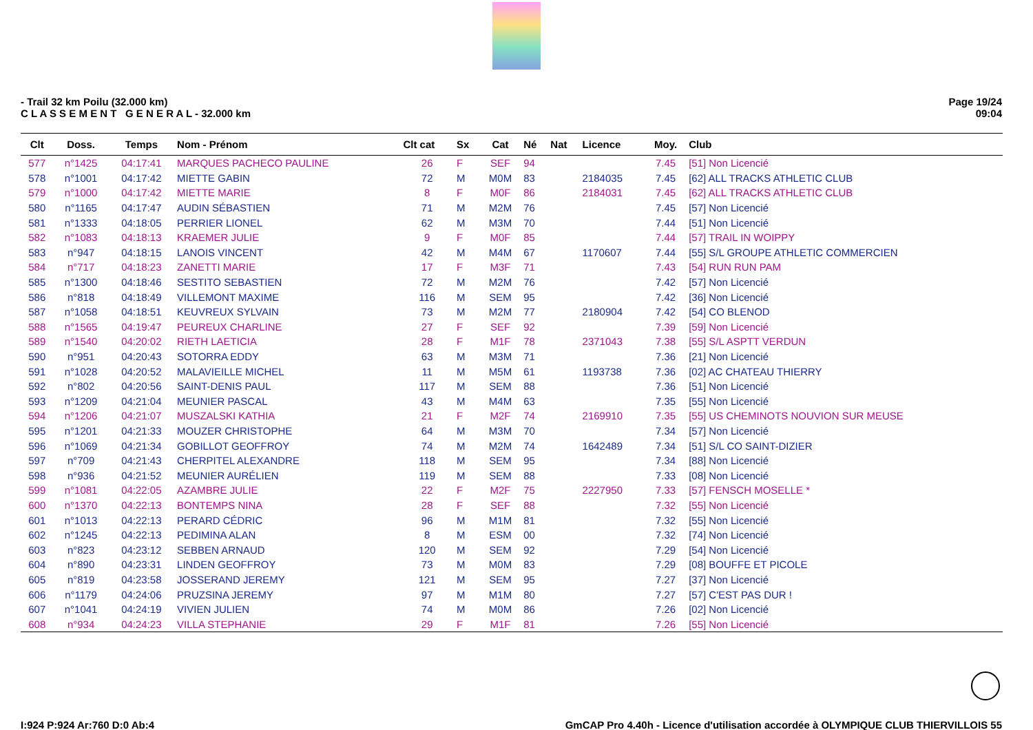- Trail 32 km Poilu (32.000 km)
C L A S S E M E N T G E N E R A L - 32.000 km
Page 19/24
09:04
| Clt | Doss. | Temps | Nom - Prénom | Clt cat | Sx | Cat | Né | Nat | Licence | Moy. | Club |
| --- | --- | --- | --- | --- | --- | --- | --- | --- | --- | --- | --- |
| 577 | n°1425 | 04:17:41 | MARQUES PACHECO PAULINE | 26 | F | SEF | 94 | | | 7.45 | [51] Non Licencié |
| 578 | n°1001 | 04:17:42 | MIETTE GABIN | 72 | M | M0M | 83 | | 2184035 | 7.45 | [62] ALL TRACKS ATHLETIC CLUB |
| 579 | n°1000 | 04:17:42 | MIETTE MARIE | 8 | F | M0F | 86 | | 2184031 | 7.45 | [62] ALL TRACKS ATHLETIC CLUB |
| 580 | n°1165 | 04:17:47 | AUDIN SÉBASTIEN | 71 | M | M2M | 76 | | | 7.45 | [57] Non Licencié |
| 581 | n°1333 | 04:18:05 | PERRIER LIONEL | 62 | M | M3M | 70 | | | 7.44 | [51] Non Licencié |
| 582 | n°1083 | 04:18:13 | KRAEMER JULIE | 9 | F | M0F | 85 | | | 7.44 | [57] TRAIL IN WOIPPY |
| 583 | n°947 | 04:18:15 | LANOIS VINCENT | 42 | M | M4M | 67 | | 1170607 | 7.44 | [55] S/L GROUPE ATHLETIC COMMERCIEN |
| 584 | n°717 | 04:18:23 | ZANETTI MARIE | 17 | F | M3F | 71 | | | 7.43 | [54] RUN RUN PAM |
| 585 | n°1300 | 04:18:46 | SESTITO SEBASTIEN | 72 | M | M2M | 76 | | | 7.42 | [57] Non Licencié |
| 586 | n°818 | 04:18:49 | VILLEMONT MAXIME | 116 | M | SEM | 95 | | | 7.42 | [36] Non Licencié |
| 587 | n°1058 | 04:18:51 | KEUVREUX SYLVAIN | 73 | M | M2M | 77 | | 2180904 | 7.42 | [54] CO BLENOD |
| 588 | n°1565 | 04:19:47 | PEUREUX CHARLINE | 27 | F | SEF | 92 | | | 7.39 | [59] Non Licencié |
| 589 | n°1540 | 04:20:02 | RIETH LAETICIA | 28 | F | M1F | 78 | | 2371043 | 7.38 | [55] S/L ASPTT VERDUN |
| 590 | n°951 | 04:20:43 | SOTORRA EDDY | 63 | M | M3M | 71 | | | 7.36 | [21] Non Licencié |
| 591 | n°1028 | 04:20:52 | MALAVIEILLE MICHEL | 11 | M | M5M | 61 | | 1193738 | 7.36 | [02] AC CHATEAU THIERRY |
| 592 | n°802 | 04:20:56 | SAINT-DENIS PAUL | 117 | M | SEM | 88 | | | 7.36 | [51] Non Licencié |
| 593 | n°1209 | 04:21:04 | MEUNIER PASCAL | 43 | M | M4M | 63 | | | 7.35 | [55] Non Licencié |
| 594 | n°1206 | 04:21:07 | MUSZALSKI KATHIA | 21 | F | M2F | 74 | | 2169910 | 7.35 | [55] US CHEMINOTS NOUVION SUR MEUSE |
| 595 | n°1201 | 04:21:33 | MOUZER CHRISTOPHE | 64 | M | M3M | 70 | | | 7.34 | [57] Non Licencié |
| 596 | n°1069 | 04:21:34 | GOBILLOT GEOFFROY | 74 | M | M2M | 74 | | 1642489 | 7.34 | [51] S/L CO SAINT-DIZIER |
| 597 | n°709 | 04:21:43 | CHERPITEL ALEXANDRE | 118 | M | SEM | 95 | | | 7.34 | [88] Non Licencié |
| 598 | n°936 | 04:21:52 | MEUNIER AURÉLIEN | 119 | M | SEM | 88 | | | 7.33 | [08] Non Licencié |
| 599 | n°1081 | 04:22:05 | AZAMBRE JULIE | 22 | F | M2F | 75 | | 2227950 | 7.33 | [57] FENSCH MOSELLE * |
| 600 | n°1370 | 04:22:13 | BONTEMPS NINA | 28 | F | SEF | 88 | | | 7.32 | [55] Non Licencié |
| 601 | n°1013 | 04:22:13 | PERARD CÉDRIC | 96 | M | M1M | 81 | | | 7.32 | [55] Non Licencié |
| 602 | n°1245 | 04:22:13 | PEDIMINA ALAN | 8 | M | ESM | 00 | | | 7.32 | [74] Non Licencié |
| 603 | n°823 | 04:23:12 | SEBBEN ARNAUD | 120 | M | SEM | 92 | | | 7.29 | [54] Non Licencié |
| 604 | n°890 | 04:23:31 | LINDEN GEOFFROY | 73 | M | M0M | 83 | | | 7.29 | [08] BOUFFE ET PICOLE |
| 605 | n°819 | 04:23:58 | JOSSERAND JEREMY | 121 | M | SEM | 95 | | | 7.27 | [37] Non Licencié |
| 606 | n°1179 | 04:24:06 | PRUZSINA JEREMY | 97 | M | M1M | 80 | | | 7.27 | [57] C'EST PAS DUR ! |
| 607 | n°1041 | 04:24:19 | VIVIEN JULIEN | 74 | M | M0M | 86 | | | 7.26 | [02] Non Licencié |
| 608 | n°934 | 04:24:23 | VILLA STEPHANIE | 29 | F | M1F | 81 | | | 7.26 | [55] Non Licencié |
I:924 P:924 Ar:760 D:0 Ab:4 GmCAP Pro 4.40h - Licence d'utilisation accordée à OLYMPIQUE CLUB THIERVILLOIS 55